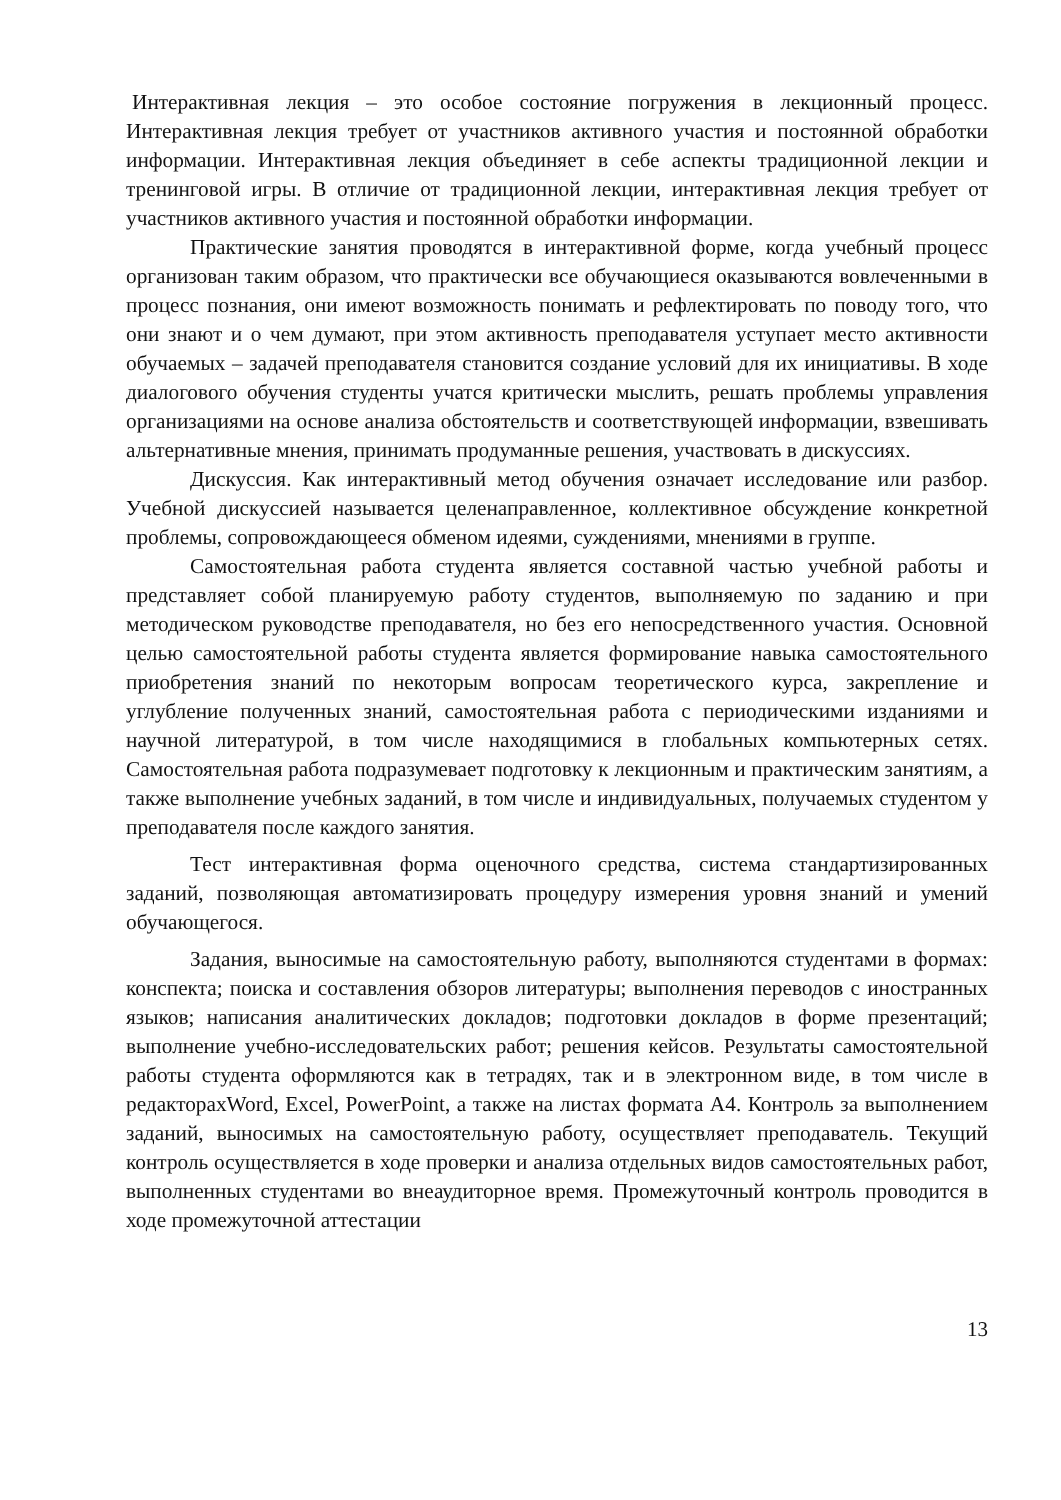Интерактивная лекция – это особое состояние погружения в лекционный процесс. Интерактивная лекция требует от участников активного участия и постоянной обработки информации. Интерактивная лекция объединяет в себе аспекты традиционной лекции и тренинговой игры. В отличие от традиционной лекции, интерактивная лекция требует от участников активного участия и постоянной обработки информации.
Практические занятия проводятся в интерактивной форме, когда учебный процесс организован таким образом, что практически все обучающиеся оказываются вовлеченными в процесс познания, они имеют возможность понимать и рефлектировать по поводу того, что они знают и о чем думают, при этом активность преподавателя уступает место активности обучаемых – задачей преподавателя становится создание условий для их инициативы. В ходе диалогового обучения студенты учатся критически мыслить, решать проблемы управления организациями на основе анализа обстоятельств и соответствующей информации, взвешивать альтернативные мнения, принимать продуманные решения, участвовать в дискуссиях.
Дискуссия. Как интерактивный метод обучения означает исследование или разбор. Учебной дискуссией называется целенаправленное, коллективное обсуждение конкретной проблемы, сопровождающееся обменом идеями, суждениями, мнениями в группе.
Самостоятельная работа студента является составной частью учебной работы и представляет собой планируемую работу студентов, выполняемую по заданию и при методическом руководстве преподавателя, но без его непосредственного участия. Основной целью самостоятельной работы студента является формирование навыка самостоятельного приобретения знаний по некоторым вопросам теоретического курса, закрепление и углубление полученных знаний, самостоятельная работа с периодическими изданиями и научной литературой, в том числе находящимися в глобальных компьютерных сетях. Самостоятельная работа подразумевает подготовку к лекционным и практическим занятиям, а также выполнение учебных заданий, в том числе и индивидуальных, получаемых студентом у преподавателя после каждого занятия.
Тест интерактивная форма оценочного средства, система стандартизированных заданий, позволяющая автоматизировать процедуру измерения уровня знаний и умений обучающегося.
Задания, выносимые на самостоятельную работу, выполняются студентами в формах: конспекта; поиска и составления обзоров литературы; выполнения переводов с иностранных языков; написания аналитических докладов; подготовки докладов в форме презентаций; выполнение учебно-исследовательских работ; решения кейсов. Результаты самостоятельной работы студента оформляются как в тетрадях, так и в электронном виде, в том числе в редакторахWord, Excel, PowerPoint, а также на листах формата А4. Контроль за выполнением заданий, выносимых на самостоятельную работу, осуществляет преподаватель. Текущий контроль осуществляется в ходе проверки и анализа отдельных видов самостоятельных работ, выполненных студентами во внеаудиторное время. Промежуточный контроль проводится в ходе промежуточной аттестации
13